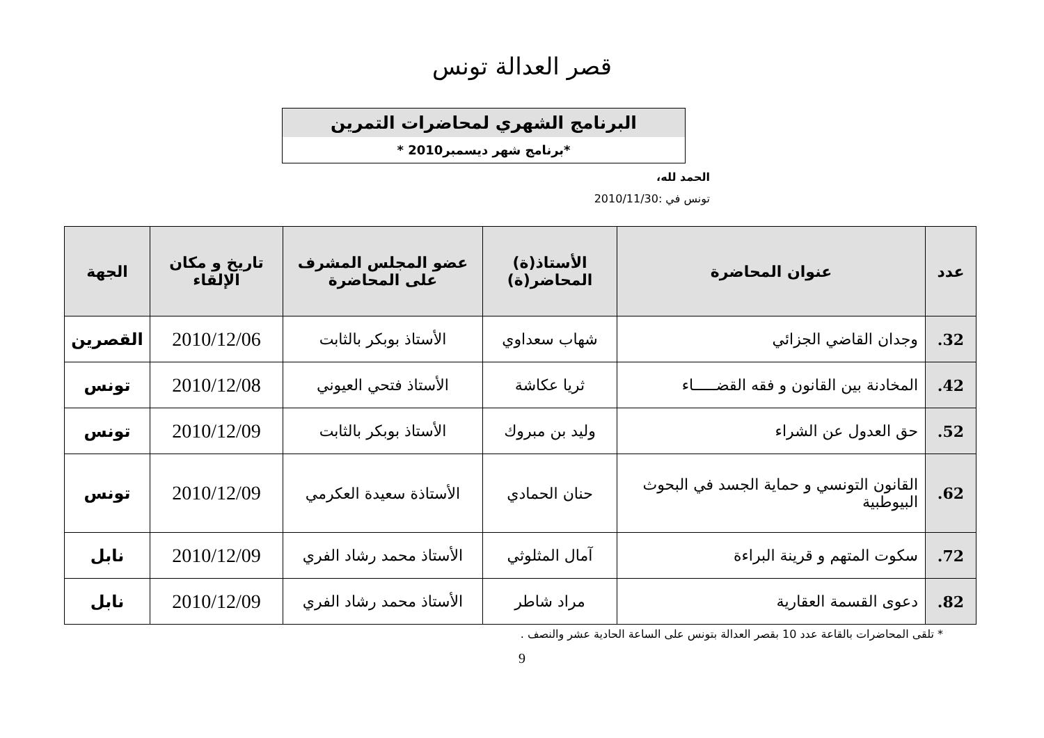قصر العدالة تونس
البرنامج الشهري لمحاضرات التمرين
*برنامج شهر ديسمبر2010 *
الحمد لله،
تونس في :2010/11/30
| عدد | عنوان المحاضرة | الأستاذ(ة) المحاضر(ة) | عضو المجلس المشرف على المحاضرة | تاريخ و مكان الإلقاء | الجهة |
| --- | --- | --- | --- | --- | --- |
| 32. | وجدان القاضي الجزائي | شهاب سعداوي | الأستاذ بوبكر بالثابت | 2010/12/06 | القصرين |
| 42. | المخادنة بين القانون و فقه القضـــــاء | ثريا عكاشة | الأستاذ فتحي العيوني | 2010/12/08 | تونس |
| 52. | حق العدول عن الشراء | وليد بن مبروك | الأستاذ بوبكر بالثابت | 2010/12/09 | تونس |
| 62. | القانون التونسي و حماية الجسد في البحوث البيوطبية | حنان الحمادي | الأستاذة سعيدة العكرمي | 2010/12/09 | تونس |
| 72. | سكوت المتهم و قرينة البراءة | آمال المثلوثي | الأستاذ محمد رشاد الفري | 2010/12/09 | نابل |
| 82. | دعوى القسمة العقارية | مراد شاطر | الأستاذ محمد رشاد الفري | 2010/12/09 | نابل |
* تلقى المحاضرات بالقاعة عدد 10 بقصر العدالة بتونس على الساعة الحادية عشر والنصف .
9